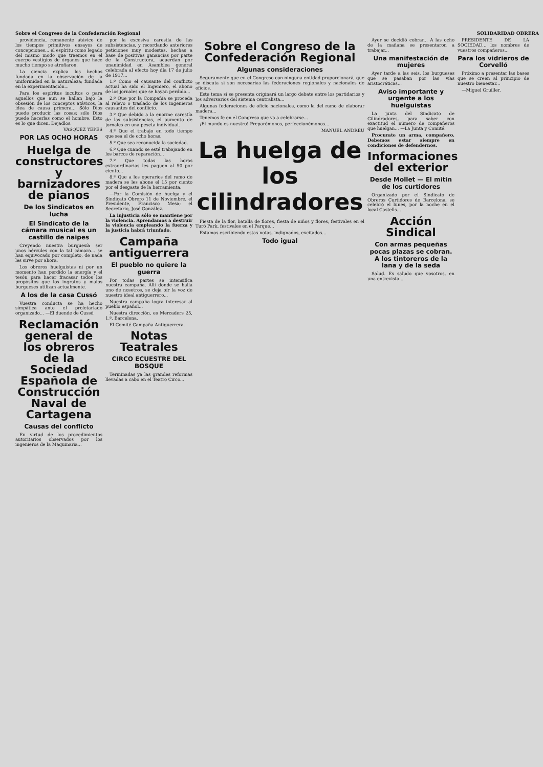Sobre el Congreso de la Confederación Regional SOLIDARIDAD OBRERA
providencia, remanente atávico de los tiempos primitivos ensayos de concepciones... el espíritu como legado del mismo modo que traemos en el cuerpo vestigios de órganos que hace mucho tiempo se atrofiaron.
La ciencia explica los hechos fundada en la observación de la uniformidad en la naturaleza; fundada en la experimentación...
Para los espíritus incultos o para aquellos que aun se hallan bajo la obsesión de los conceptos atávicos, la idea de causa primera... Sólo Dios puede producir las cosas; sólo Dios puede hacerlas como el hombre. Esto es lo que dicen. Dejadlos.
VÁSQUEZ YEPES
POR LAS OCHO HORAS
Huelga de constructores y barnizadores de pianos
De los Sindicatos en lucha
El Sindicato de la cámara musical es un castillo de naipes
Creyendo nuestra burguesía ser unos hércules con la tal cámara... se han equivocado por completo, de nada les sirve por ahora.
Los obreros huelguistas ni por un momento han perdido la energía y el tesón para hacer fracasar todos los propósitos que los ingratos y malos burgueses utilizan actualmente.
A los de la casa Cussó
Vuestra conducta se ha hecho simpática ante el proletariado organizado... —El duende de Cussó.
Reclamación general de los obreros de la Sociedad Española de Construcción Naval de Cartagena
Causas del conflicto
En virtud de los procedimientos autoritarios observados por los ingenieros de la Maquinaria...
por la excesiva carestía de las subsistencias, y recordando anteriores peticiones muy modestas, hechas a base de positivas ganancias por parte de la Constructora, acuerdan por unanimidad en Asamblea general celebrada al efecto hoy día 17 de julio de 1917...
1.º Como el causante del conflicto actual ha sido el Ingeniero, el abono de los jornales que se hayan perdido...
2.º Que por la Compañía se proceda al relevo o traslado de los ingenieros causantes del conflicto.
3.º Que debido a la enorme carestía de las subsistencias, el aumento de jornales en una peseta individual.
4.º Que el trabajo en todo tiempo que sea el de ocho horas.
5.º Que sea reconocida la sociedad.
6.º Que cuando se esté trabajando en los barcos de reparación...
7.º Que todas las horas extraordinarias les paguen al 50 por ciento...
8.º Que a los operarios del ramo de madera se les abone el 15 por ciento por el desgaste de la herramienta.
—Por la Comisión de huelga y el Sindicato Obrero 11 de Noviembre, el Presidente, Francisco Mesa; el Secretario, José González.
La injusticia sólo se mantiene por la violencia. Aprendamos a destruir la violencia empleando la fuerza y la justicia habrá triunfado.
Campaña antiguerrera
El pueblo no quiere la guerra
Por todas partes se intensifica nuestra campaña. Allí donde se halla uno de nosotros, se deja oír la voz de nuestro ideal antiguerrero...
Nuestra campaña logra interesar al pueblo español...
Nuestra dirección, es Mercaders 25, 1.º, Barcelona.
El Comité Campaña Antiguerrera.
Notas Teatrales
CIRCO ECUESTRE DEL BOSQUE
Terminadas ya las grandes reformas llevadas a cabo en el Teatro Circo...
Sobre el Congreso de la Confederación Regional
Algunas consideraciones
Seguramente que en el Congreso con ninguna entidad proporcionará, que se discuta si son necesarias las federaciones regionales y nacionales de oficios.
Este tema si se presenta originará un largo debate entre los partidarios y los adversarios del sistema centralista...
Algunas federaciones de oficio nacionales, como la del ramo de elaborar madera...
Tenemos fe en el Congreso que va a celebrarse...
¡El mundo es nuestro! Preparémonos, perfeccionémonos...
MANUEL ANDREU
La huelga de los cilindradores
Fiesta de la flor, batalla de flores, fiesta de niños y flores, festivales en el Turó Park, festivales en el Parque...
Estamos escribiendo estas notas, indignados, excitados...
Todo igual
Ayer se decidió cobrar... A las ocho de la mañana se presentaron a trabajar...
Una manifestación de mujeres
Ayer tarde a las seis, los burgueses que se pasaban por las vías aristocráticas...
Aviso importante y urgente a los huelguistas
La junta del Sindicato de Cilindradores, para saber con exactitud el número de compañeros que huelgan... —La Junta y Comité.
Procurate un arma, compañero. Debemos estar siempre en condiciones de defendernos.
Informaciones del exterior
Desde Mollet — El mitin de los curtidores
Organizado por el Sindicato de Obreros Curtidores de Barcelona, se celebró el lunes, por la noche en el local Castells...
Acción Sindical
Con armas pequeñas pocas plazas se cobran. A los tintoreros de la lana y de la seda
Salud. Es saludo que vosotros, en una entrevista...
PRESIDENTE DE LA SOCIEDAD... los nombres de vuestros compañeros...
Para los vidrieros de Corvelló
Próximo a presentar las bases que se creen al principio de nuestro bienestar...
—Miguel Gruiller.